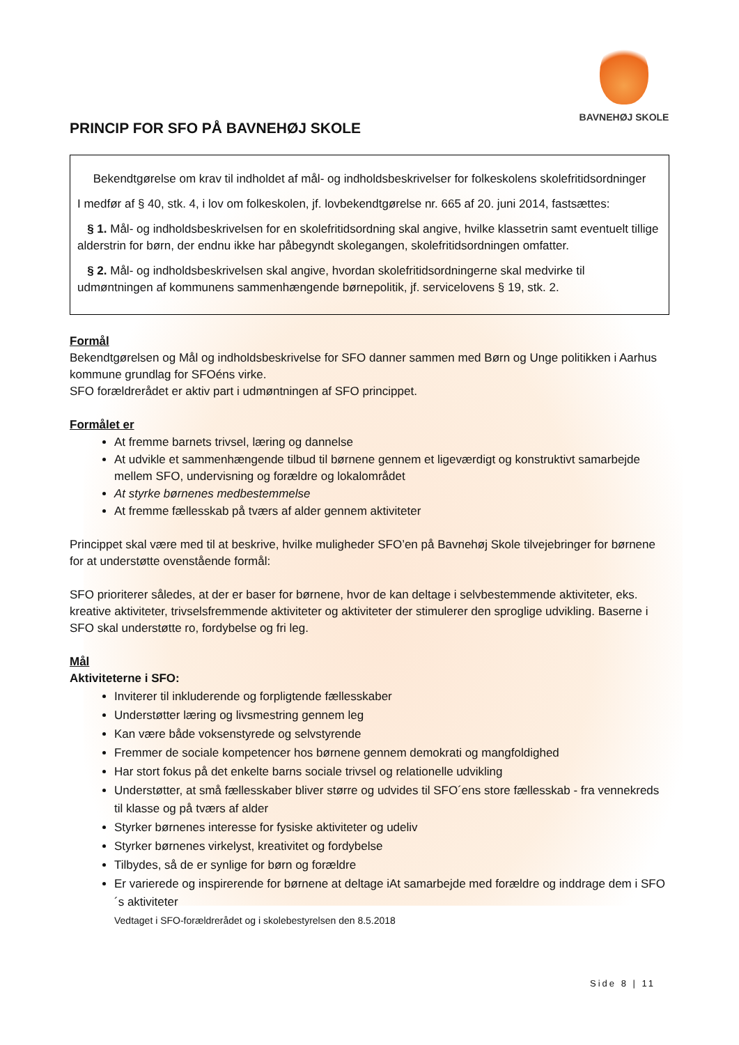BAVNEHØJ SKOLE
PRINCIP FOR SFO PÅ BAVNEHØJ SKOLE
Bekendtgørelse om krav til indholdet af mål- og indholdsbeskrivelser for folkeskolens skolefritidsordninger
I medfør af § 40, stk. 4, i lov om folkeskolen, jf. lovbekendtgørelse nr. 665 af 20. juni 2014, fastsættes:
§ 1. Mål- og indholdsbeskrivelsen for en skolefritidsordning skal angive, hvilke klassetrin samt eventuelt tillige alderstrin for børn, der endnu ikke har påbegyndt skolegangen, skolefritidsordningen omfatter.
§ 2. Mål- og indholdsbeskrivelsen skal angive, hvordan skolefritidsordningerne skal medvirke til udmøntningen af kommunens sammenhængende børnepolitik, jf. servicelovens § 19, stk. 2.
Formål
Bekendtgørelsen og Mål og indholdsbeskrivelse for SFO danner sammen med Børn og Unge politikken i Aarhus kommune grundlag for SFOéns virke.
SFO forældrerådet er aktiv part i udmøntningen af SFO princippet.
Formålet er
At fremme barnets trivsel, læring og dannelse
At udvikle et sammenhængende tilbud til børnene gennem et ligeværdigt og konstruktivt samarbejde mellem SFO, undervisning og forældre og lokalområdet
At styrke børnenes medbestemmelse
At fremme fællesskab på tværs af alder gennem aktiviteter
Princippet skal være med til at beskrive, hvilke muligheder SFO’en på Bavnehøj Skole tilvejebringer for børnene for at understøtte ovenstående formål:
SFO prioriterer således, at der er baser for børnene, hvor de kan deltage i selvbestemmende aktiviteter, eks. kreative aktiviteter, trivselsfremmende aktiviteter og aktiviteter der stimulerer den sproglige udvikling. Baserne i SFO skal understøtte ro, fordybelse og fri leg.
Mål
Aktiviteterne i SFO:
Inviterer til inkluderende og forpligtende fællesskaber
Understøtter læring og livsmestring gennem leg
Kan være både voksenstyrede og selvstyrende
Fremmer de sociale kompetencer hos børnene gennem demokrati og mangfoldighed
Har stort fokus på det enkelte barns sociale trivsel og relationelle udvikling
Understøtter, at små fællesskaber bliver større og udvides til SFO´ens store fællesskab - fra vennekreds til klasse og på tværs af alder
Styrker børnenes interesse for fysiske aktiviteter og udeliv
Styrker børnenes virkelyst, kreativitet og fordybelse
Tilbydes, så de er synlige for børn og forældre
Er varierede og inspirerende for børnene at deltage iAt samarbejde med forældre og inddrage dem i SFO´s aktiviteter
Vedtaget i SFO-forældrerådet og i skolebestyrelsen den 8.5.2018
Side 8 | 11